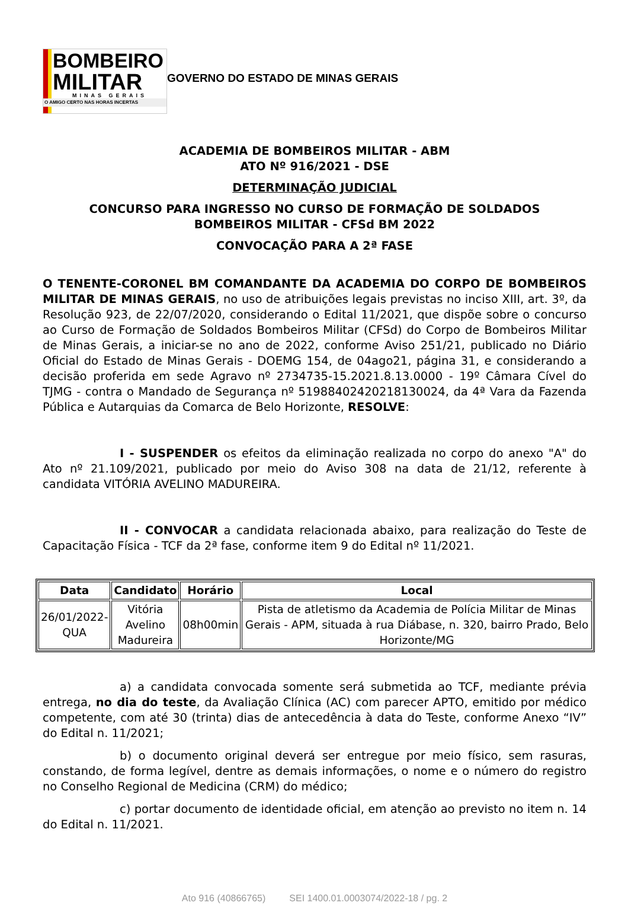BOMBEIRO
MILITAR
MINAS GERAIS
O AMIGO CERTO NAS HORAS INCERTAS
GOVERNO DO ESTADO DE MINAS GERAIS
ACADEMIA DE BOMBEIROS MILITAR - ABM
ATO Nº 916/2021 - DSE
DETERMINAÇÃO JUDICIAL
CONCURSO PARA INGRESSO NO CURSO DE FORMAÇÃO DE SOLDADOS
BOMBEIROS MILITAR - CFSd BM 2022
CONVOCAÇÃO PARA A 2ª FASE
O TENENTE-CORONEL BM COMANDANTE DA ACADEMIA DO CORPO DE BOMBEIROS MILITAR DE MINAS GERAIS, no uso de atribuições legais previstas no inciso XIII, art. 3º, da Resolução 923, de 22/07/2020, considerando o Edital 11/2021, que dispõe sobre o concurso ao Curso de Formação de Soldados Bombeiros Militar (CFSd) do Corpo de Bombeiros Militar de Minas Gerais, a iniciar-se no ano de 2022, conforme Aviso 251/21, publicado no Diário Oficial do Estado de Minas Gerais - DOEMG 154, de 04ago21, página 31, e considerando a decisão proferida em sede Agravo nº 2734735-15.2021.8.13.0000 - 19º Câmara Cível do TJMG - contra o Mandado de Segurança nº 51988402420218130024, da 4ª Vara da Fazenda Pública e Autarquias da Comarca de Belo Horizonte, RESOLVE:
I - SUSPENDER os efeitos da eliminação realizada no corpo do anexo "A" do Ato nº 21.109/2021, publicado por meio do Aviso 308 na data de 21/12, referente à candidata VITÓRIA AVELINO MADUREIRA.
II - CONVOCAR a candidata relacionada abaixo, para realização do Teste de Capacitação Física - TCF da 2ª fase, conforme item 9 do Edital nº 11/2021.
| Data | Candidato | Horário | Local |
| --- | --- | --- | --- |
| 26/01/2022- QUA | Vitória Avelino Madureira | 08h00min | Pista de atletismo da Academia de Polícia Militar de Minas Gerais - APM, situada à rua Diábase, n. 320, bairro Prado, Belo Horizonte/MG |
a) a candidata convocada somente será submetida ao TCF, mediante prévia entrega, no dia do teste, da Avaliação Clínica (AC) com parecer APTO, emitido por médico competente, com até 30 (trinta) dias de antecedência à data do Teste, conforme Anexo “IV” do Edital n. 11/2021;
b) o documento original deverá ser entregue por meio físico, sem rasuras, constando, de forma legível, dentre as demais informações, o nome e o número do registro no Conselho Regional de Medicina (CRM) do médico;
c) portar documento de identidade oficial, em atenção ao previsto no item n. 14 do Edital n. 11/2021.
Ato 916 (40866765) SEI 1400.01.0003074/2022-18 / pg. 2